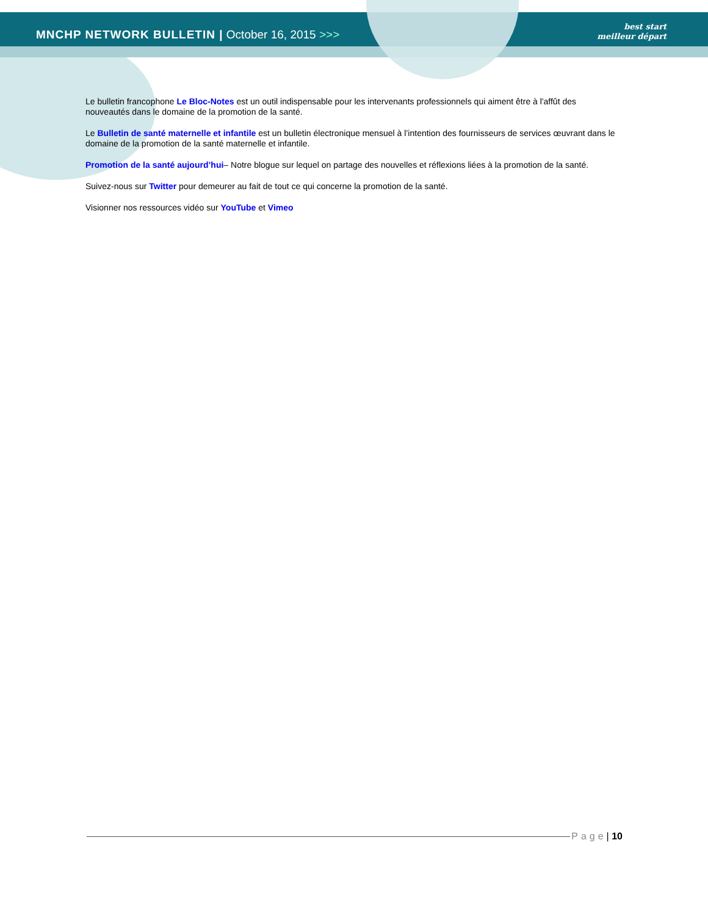MNCHP NETWORK BULLETIN | October 16, 2015 >>>
best start
meilleur départ
Le bulletin francophone Le Bloc-Notes est un outil indispensable pour les intervenants professionnels qui aiment être à l'affût des nouveautés dans le domaine de la promotion de la santé.
Le Bulletin de santé maternelle et infantile est un bulletin électronique mensuel à l’intention des fournisseurs de services œuvrant dans le domaine de la promotion de la santé maternelle et infantile.
Promotion de la santé aujourd’hui– Notre blogue sur lequel on partage des nouvelles et réflexions liées à la promotion de la santé.
Suivez-nous sur Twitter pour demeurer au fait de tout ce qui concerne la promotion de la santé.
Visionner nos ressources vidéo sur YouTube et Vimeo
Page | 10